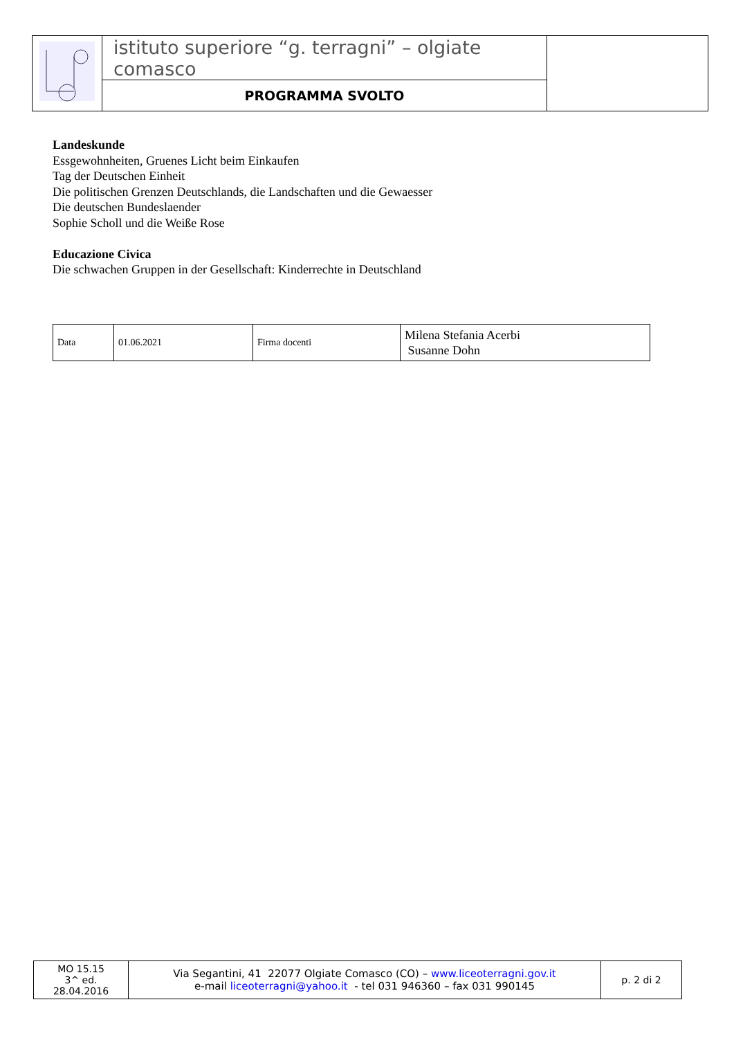| | istituto superiore “g. terragni” – olgiate comasco | |
| | PROGRAMMA SVOLTO | |
Landeskunde
Essgewohnheiten, Gruenes Licht beim Einkaufen
Tag der Deutschen Einheit
Die politischen Grenzen Deutschlands, die Landschaften und die Gewaesser
Die deutschen Bundeslaender
Sophie Scholl und die Weiße Rose
Educazione Civica
Die schwachen Gruppen in der Gesellschaft: Kinderrechte in Deutschland
| Data | 01.06.2021 | Firma docenti | Milena Stefania Acerbi Susanne Dohn |
| MO 15.15 3^ ed. 28.04.2016 | Via Segantini, 41 22077 Olgiate Comasco (CO) – www.liceoterragni.gov.it e-mail liceoterragni@yahoo.it - tel 031 946360 – fax 031 990145 | p. 2 di 2 |